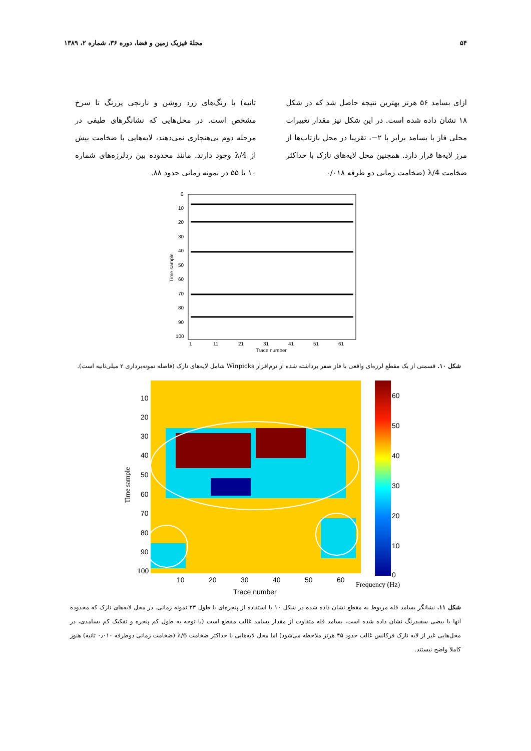۵۴ مجلهٔ فیزیک زمین و فضا، دوره ۳۶، شماره ۲، ۱۳۸۹
ازای بسامد ۵۶ هرتز بهترین نتیجه حاصل شد که در شکل ۱۸ نشان داده شده است. در این شکل نیز مقدار تغییرات محلی فاز با بسامد برابر با ۲−، تقریبا در محل بازتاب‌ها از مرز لایه‌ها قرار دارد. همچنین محل لایه‌های نازک با حداکثر ضخامت λ/4 (ضخامت زمانی دو طرفه ۰/۰۱۸
ثانیه) با رنگ‌های زرد روشن و نارنجی پررنگ تا سرخ مشخص است. در محل‌هایی که نشانگرهای طیفی در مرحله دوم بی‌هنجاری نمی‌دهند، لایه‌هایی با ضخامت بیش از λ/4 وجود دارند. مانند محدوده بین ردلرزه‌های شماره ۱۰ تا ۵۵ در نمونه زمانی حدود ۸۸.
0
10
20
30
40
50
60
70
80
90
100
1
11
21
31
41
51
61
Trace number
Time sample
شکل ۱۰. قسمتی از یک مقطع لرزه‌ای واقعی با فاز صفر برداشته شده از نرم‌افزار Winpicks شامل لایه‌های نازک (فاصله نمونه‌برداری ۲ میلی‌ثانیه است).
60
50
40
30
20
10
0
10
20
30
40
50
60
70
80
90
100
10
20
30
40
50
60
Frequency (Hz)
Trace number
Time sample
شکل ۱۱. نشانگر بسامد قله مربوط به مقطع نشان داده شده در شکل ۱۰ با استفاده از پنجره‌ای با طول ۲۳ نمونه زمانی. در محل لایه‌های نازک که محدوده آنها با بیضی سفیدرنگ نشان داده شده است، بسامد قله متفاوت از مقدار بسامد غالب مقطع است (با توجه به طول کم پنجره و تفکیک کم بسامدی، در محل‌هایی غیر از لایه نازک فرکانس غالب حدود ۴۵ هرتز ملاحظه می‌شود) اما محل لایه‌هایی با حداکثر ضخامت λ/6 (ضخامت زمانی دوطرفه ۰٫۰۱۰ ثانیه) هنوز کاملا واضح نیستند.